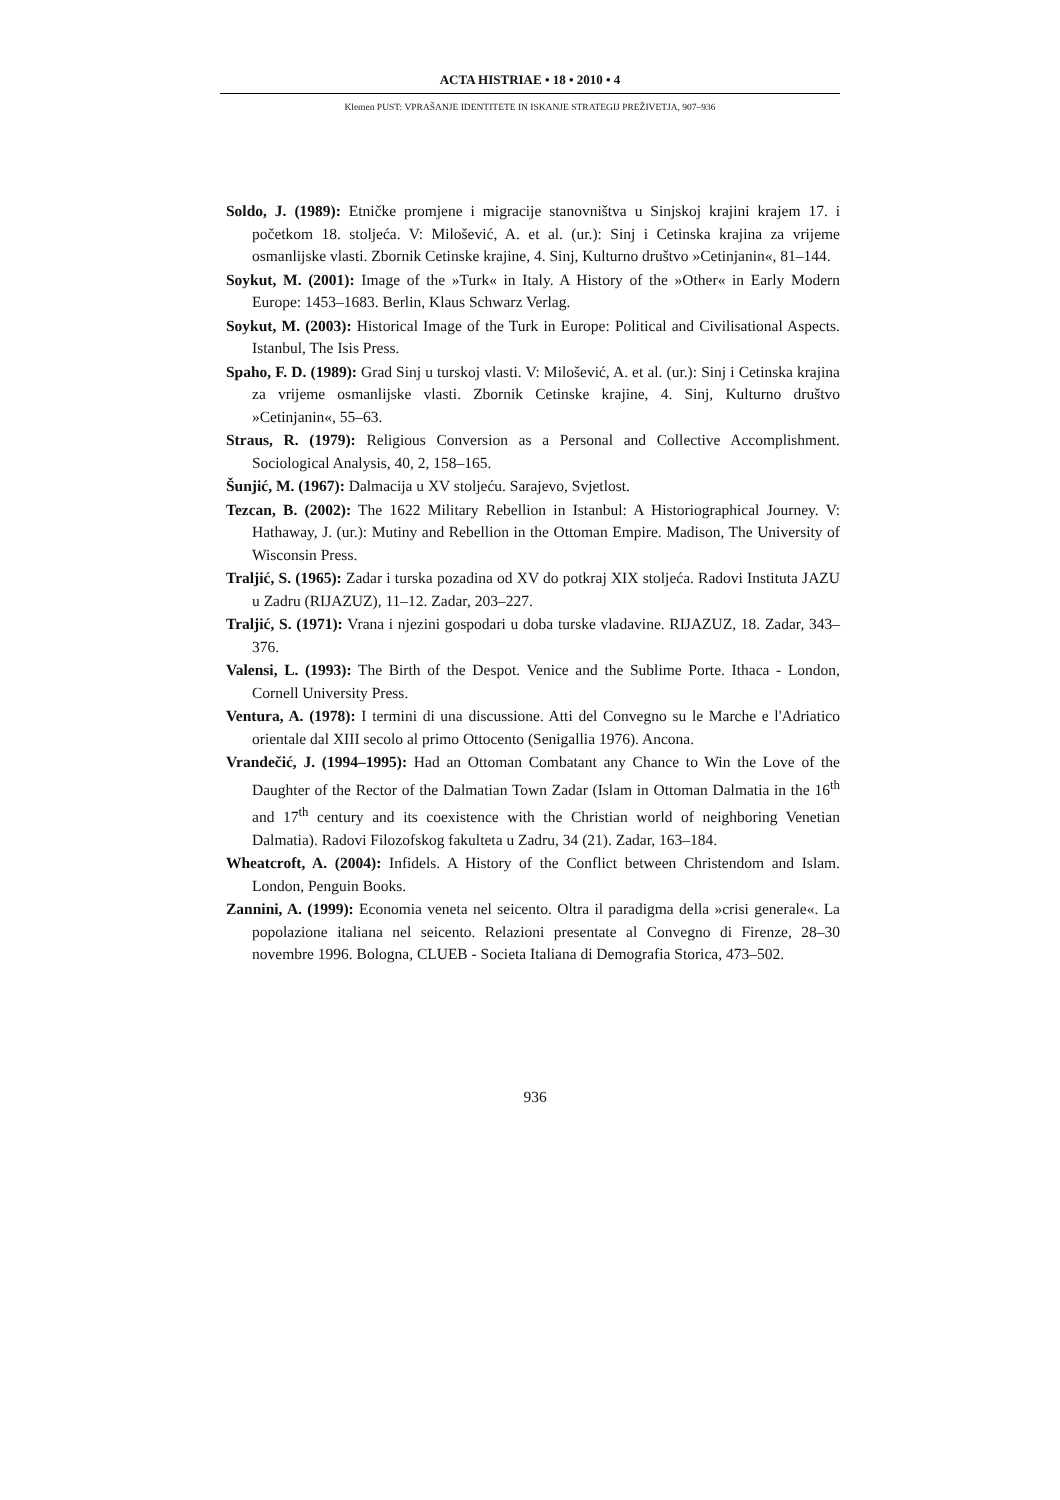ACTA HISTRIAE • 18 • 2010 • 4
Klemen PUST: VPRAŠANJE IDENTITETE IN ISKANJE STRATEGIJ PREŽIVETJA, 907–936
Soldo, J. (1989): Etničke promjene i migracije stanovništva u Sinjskoj krajini krajem 17. i početkom 18. stoljeća. V: Milošević, A. et al. (ur.): Sinj i Cetinska krajina za vrijeme osmanlijske vlasti. Zbornik Cetinske krajine, 4. Sinj, Kulturno društvo »Cetinjanin«, 81–144.
Soykut, M. (2001): Image of the »Turk« in Italy. A History of the »Other« in Early Modern Europe: 1453–1683. Berlin, Klaus Schwarz Verlag.
Soykut, M. (2003): Historical Image of the Turk in Europe: Political and Civilisational Aspects. Istanbul, The Isis Press.
Spaho, F. D. (1989): Grad Sinj u turskoj vlasti. V: Milošević, A. et al. (ur.): Sinj i Cetinska krajina za vrijeme osmanlijske vlasti. Zbornik Cetinske krajine, 4. Sinj, Kulturno društvo »Cetinjanin«, 55–63.
Straus, R. (1979): Religious Conversion as a Personal and Collective Accomplishment. Sociological Analysis, 40, 2, 158–165.
Šunjić, M. (1967): Dalmacija u XV stoljeću. Sarajevo, Svjetlost.
Tezcan, B. (2002): The 1622 Military Rebellion in Istanbul: A Historiographical Journey. V: Hathaway, J. (ur.): Mutiny and Rebellion in the Ottoman Empire. Madison, The University of Wisconsin Press.
Traljić, S. (1965): Zadar i turska pozadina od XV do potkraj XIX stoljeća. Radovi Instituta JAZU u Zadru (RIJAZUZ), 11–12. Zadar, 203–227.
Traljić, S. (1971): Vrana i njezini gospodari u doba turske vladavine. RIJAZUZ, 18. Zadar, 343–376.
Valensi, L. (1993): The Birth of the Despot. Venice and the Sublime Porte. Ithaca - London, Cornell University Press.
Ventura, A. (1978): I termini di una discussione. Atti del Convegno su le Marche e l'Adriatico orientale dal XIII secolo al primo Ottocento (Senigallia 1976). Ancona.
Vrandečić, J. (1994–1995): Had an Ottoman Combatant any Chance to Win the Love of the Daughter of the Rector of the Dalmatian Town Zadar (Islam in Ottoman Dalmatia in the 16<sup>th</sup> and 17<sup>th</sup> century and its coexistence with the Christian world of neighboring Venetian Dalmatia). Radovi Filozofskog fakulteta u Zadru, 34 (21). Zadar, 163–184.
Wheatcroft, A. (2004): Infidels. A History of the Conflict between Christendom and Islam. London, Penguin Books.
Zannini, A. (1999): Economia veneta nel seicento. Oltra il paradigma della »crisi generale«. La popolazione italiana nel seicento. Relazioni presentate al Convegno di Firenze, 28–30 novembre 1996. Bologna, CLUEB - Societa Italiana di Demografia Storica, 473–502.
936